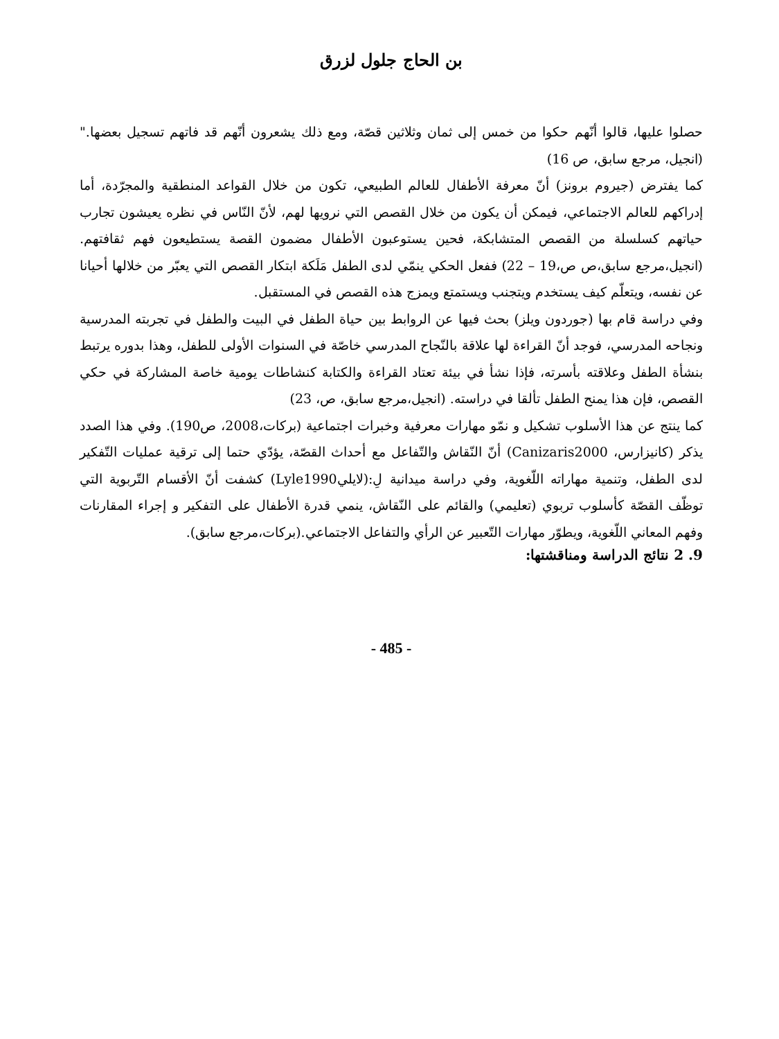بن الحاج جلول لزرق
حصلوا عليها، قالوا أنّهم حكوا من خمس إلى ثمان وثلاثين قصّة، ومع ذلك يشعرون أنّهم قد فاتهم تسجيل بعضها." (انجيل، مرجع سابق، ص 16)
كما يفترض (جيروم برونز) أنّ معرفة الأطفال للعالم الطبيعي، تكون من خلال القواعد المنطقية والمجرّدة، أما إدراكهم للعالم الاجتماعي، فيمكن أن يكون من خلال القصص التي نرويها لهم، لأنّ النّاس في نظره يعيشون تجارب حياتهم كسلسلة من القصص المتشابكة، فحين يستوعبون الأطفال مضمون القصة يستطيعون فهم ثقافتهم.(انجيل،مرجع سابق،ص ص،19 – 22) ففعل الحكي ينمّي لدى الطفل مَلَكة ابتكار القصص التي يعبّر من خلالها أحيانا عن نفسه، ويتعلّم كيف يستخدم ويتجنب ويستمتع ويمزج هذه القصص في المستقبل.
وفي دراسة قام بها (جوردون ويلز) بحث فيها عن الروابط بين حياة الطفل في البيت والطفل في تجربته المدرسية ونجاحه المدرسي، فوجد أنّ القراءة لها علاقة بالنّجاح المدرسي خاصّة في السنوات الأولى للطفل، وهذا بدوره يرتبط بنشأة الطفل وعلاقته بأسرته، فإذا نشأ في بيئة تعتاد القراءة والكتابة كنشاطات يومية خاصة المشاركة في حكي القصص، فإن هذا يمنح الطفل تألقا في دراسته. (انجيل،مرجع سابق، ص، 23)
كما ينتج عن هذا الأسلوب تشكيل و نمّو مهارات معرفية وخبرات اجتماعية (بركات،2008، ص190). وفي هذا الصدد يذكر (كانيزارس، Canizaris2000) أنّ النّقاش والتّفاعل مع أحداث القصّة، يؤدّي حتما إلى ترقية عمليات التّفكير لدى الطفل، وتنمية مهاراته اللّغوية، وفي دراسة ميدانية لِ:(لايليLyle1990) كشفت أنّ الأقسام التّربوية التي توظّف القصّة كأسلوب تربوي (تعليمي) والقائم على النّقاش، ينمي قدرة الأطفال على التفكير و إجراء المقارنات وفهم المعاني اللّغوية، ويطوّر مهارات التّعبير عن الرأي والتفاعل الاجتماعي.(بركات،مرجع سابق).
9. 2 نتائج الدراسة ومناقشتها:
- 485 -